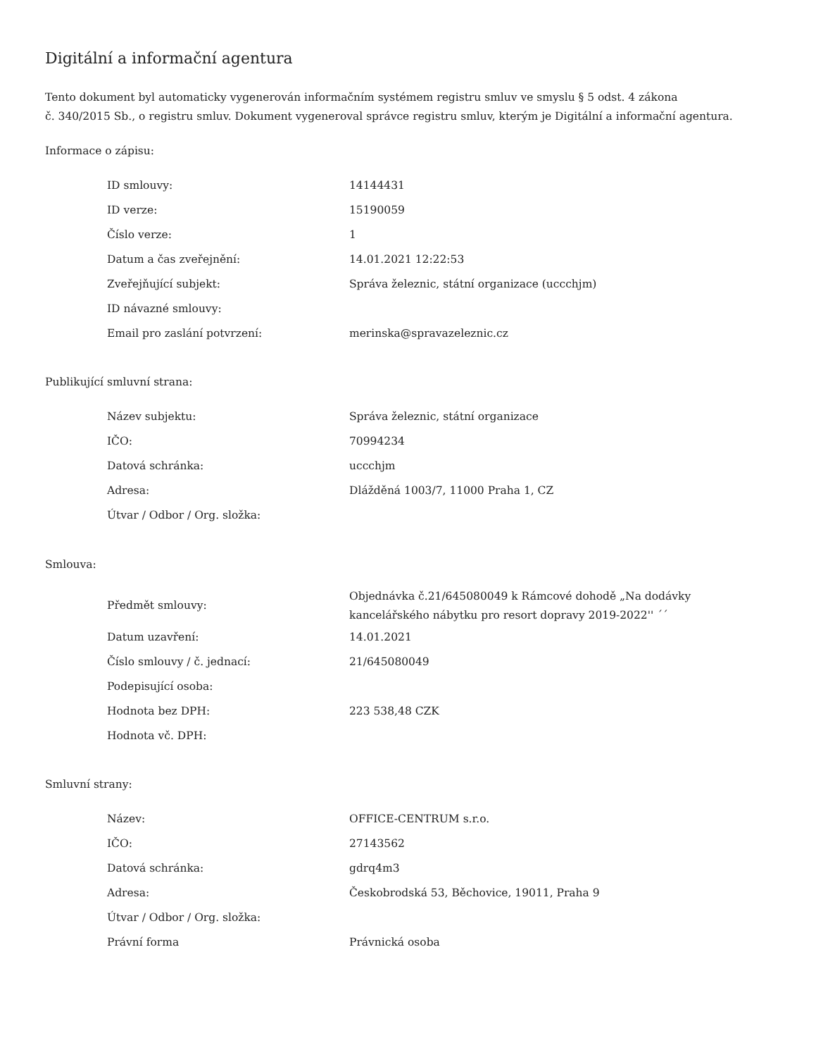Digitální a informační agentura
Tento dokument byl automaticky vygenerován informačním systémem registru smluv ve smyslu § 5 odst. 4 zákona
č. 340/2015 Sb., o registru smluv. Dokument vygeneroval správce registru smluv, kterým je Digitální a informační agentura.
Informace o zápisu:
| ID smlouvy: | 14144431 |
| ID verze: | 15190059 |
| Číslo verze: | 1 |
| Datum a čas zveřejnění: | 14.01.2021 12:22:53 |
| Zveřejňující subjekt: | Správa železnic, státní organizace (uccchjm) |
| ID návazné smlouvy: | |
| Email pro zaslání potvrzení: | merinska@spravazeleznic.cz |
Publikující smluvní strana:
| Název subjektu: | Správa železnic, státní organizace |
| IČO: | 70994234 |
| Datová schránka: | uccchjm |
| Adresa: | Dlážděná 1003/7, 11000 Praha 1, CZ |
| Útvar / Odbor / Org. složka: | |
Smlouva:
| Předmět smlouvy: | Objednávka č.21/645080049 k Rámcové dohodě „Na dodávky kancelářského nábytku pro resort dopravy 2019-2022'' ´´ |
| Datum uzavření: | 14.01.2021 |
| Číslo smlouvy / č. jednací: | 21/645080049 |
| Podepisující osoba: | |
| Hodnota bez DPH: | 223 538,48 CZK |
| Hodnota vč. DPH: | |
Smluvní strany:
| Název: | OFFICE-CENTRUM s.r.o. |
| IČO: | 27143562 |
| Datová schránka: | gdrq4m3 |
| Adresa: | Českobrodská 53, Běchovice, 19011, Praha 9 |
| Útvar / Odbor / Org. složka: | |
| Právní forma | Právnická osoba |